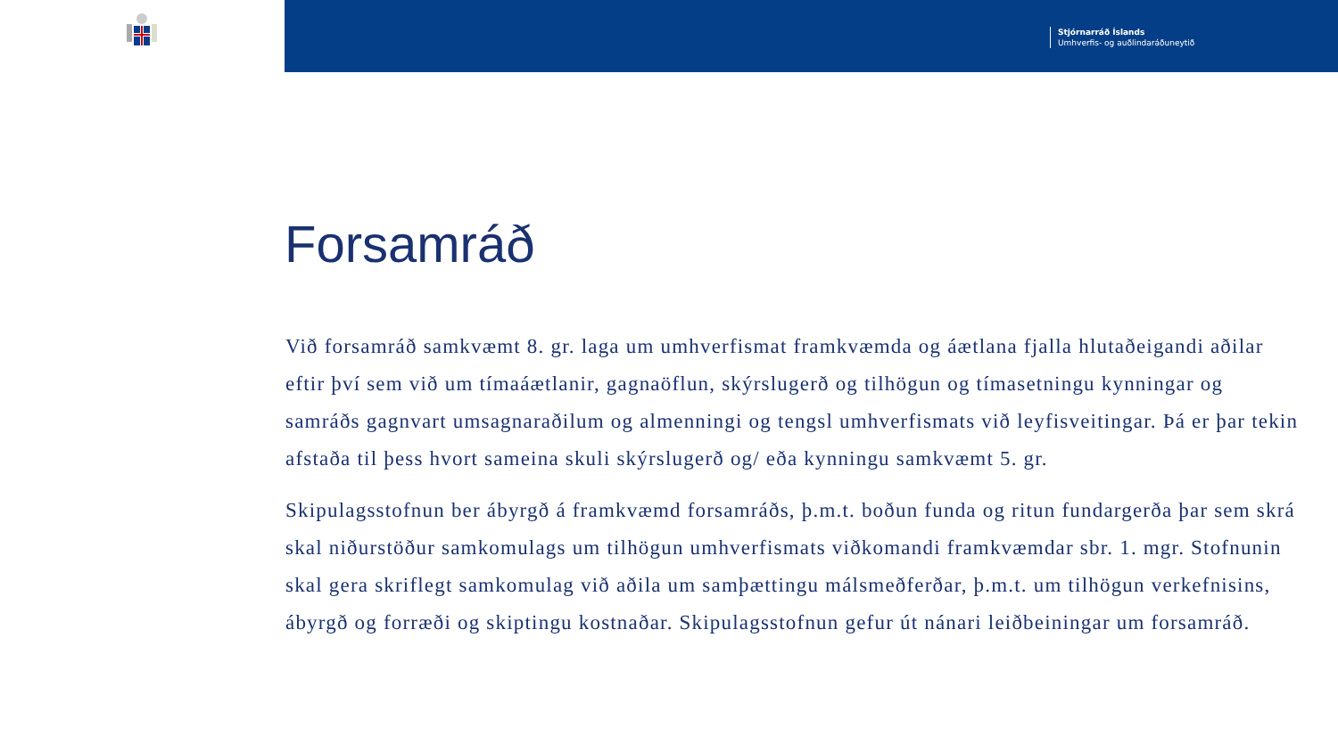Stjórnarráð Íslands
Umhverfis- og auðlindaráðuneytið
Forsamráð
Við forsamráð samkvæmt 8. gr. laga um umhverfismat framkvæmda og áætlana fjalla hlutaðeigandi aðilar eftir því sem við um tímaáætlanir, gagnaöflun, skýrslugerð og tilhögun og tímasetningu kynningar og samráðs gagnvart umsagnaraðilum og almenningi og tengsl umhverfismats við leyfisveitingar. Þá er þar tekin afstaða til þess hvort sameina skuli skýrslugerð og/ eða kynningu samkvæmt 5. gr.
Skipulagsstofnun ber ábyrgð á framkvæmd forsamráðs, þ.m.t. boðun funda og ritun fundargerða þar sem skrá skal niðurstöður samkomulags um tilhögun umhverfismats viðkomandi framkvæmdar sbr. 1. mgr. Stofnunin skal gera skriflegt samkomulag við aðila um samþættingu málsmeðferðar, þ.m.t. um tilhögun verkefnisins, ábyrgð og forræði og skiptingu kostnaðar. Skipulagsstofnun gefur út nánari leiðbeiningar um forsamráð.